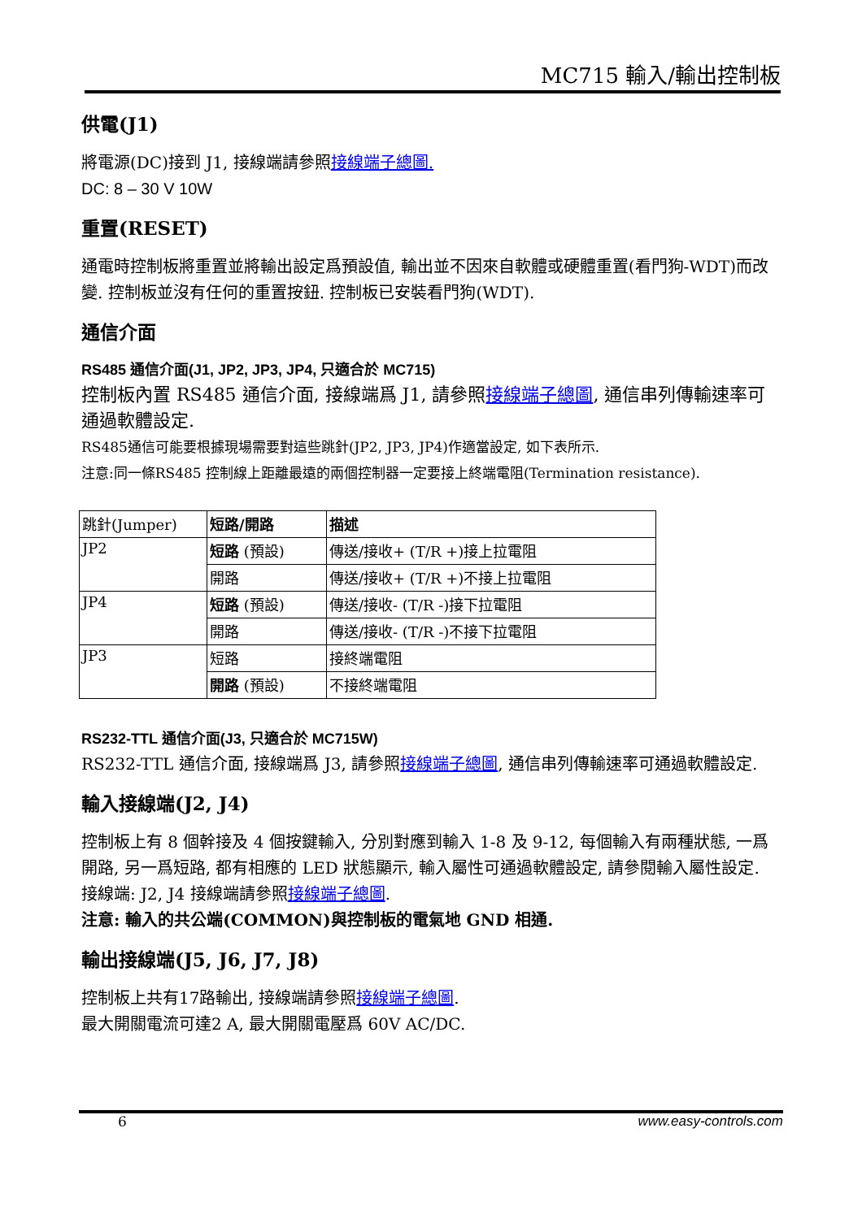MC715 輸入/輸出控制板
供電(J1)
將電源(DC)接到 J1, 接線端請參照接線端子總圖.
DC: 8 – 30 V 10W
重置(RESET)
通電時控制板將重置並將輸出設定爲預設值, 輸出並不因來自軟體或硬體重置(看門狗-WDT)而改變. 控制板並沒有任何的重置按鈕. 控制板已安裝看門狗(WDT).
通信介面
RS485 通信介面(J1, JP2, JP3, JP4, 只適合於 MC715)
控制板內置 RS485 通信介面, 接線端爲 J1, 請參照接線端子總圖, 通信串列傳輸速率可通過軟體設定.
RS485通信可能要根據現場需要對這些跳針(JP2, JP3, JP4)作適當設定, 如下表所示.
注意:同一條RS485 控制線上距離最遠的兩個控制器一定要接上終端電阻(Termination resistance).
| 跳針(Jumper) | 短路/開路 | 描述 |
| --- | --- | --- |
| JP2 | 短路 (預設) | 傳送/接收+ (T/R +)接上拉電阻 |
| | 開路 | 傳送/接收+ (T/R +)不接上拉電阻 |
| JP4 | 短路 (預設) | 傳送/接收- (T/R -)接下拉電阻 |
| | 開路 | 傳送/接收- (T/R -)不接下拉電阻 |
| JP3 | 短路 | 接終端電阻 |
| | 開路 (預設) | 不接終端電阻 |
RS232-TTL 通信介面(J3, 只適合於 MC715W)
RS232-TTL 通信介面, 接線端爲 J3, 請參照接線端子總圖, 通信串列傳輸速率可通過軟體設定.
輸入接線端(J2, J4)
控制板上有 8 個幹接及 4 個按鍵輸入, 分別對應到輸入 1-8 及 9-12, 每個輸入有兩種狀態, 一爲開路, 另一爲短路, 都有相應的 LED 狀態顯示, 輸入屬性可通過軟體設定, 請參閱輸入屬性設定.
接線端: J2, J4 接線端請參照接線端子總圖.
注意: 輸入的共公端(COMMON)與控制板的電氣地 GND 相通.
輸出接線端(J5, J6, J7, J8)
控制板上共有17路輸出, 接線端請參照接線端子總圖.
最大開關電流可達2 A, 最大開關電壓爲 60V AC/DC.
6 www.easy-controls.com